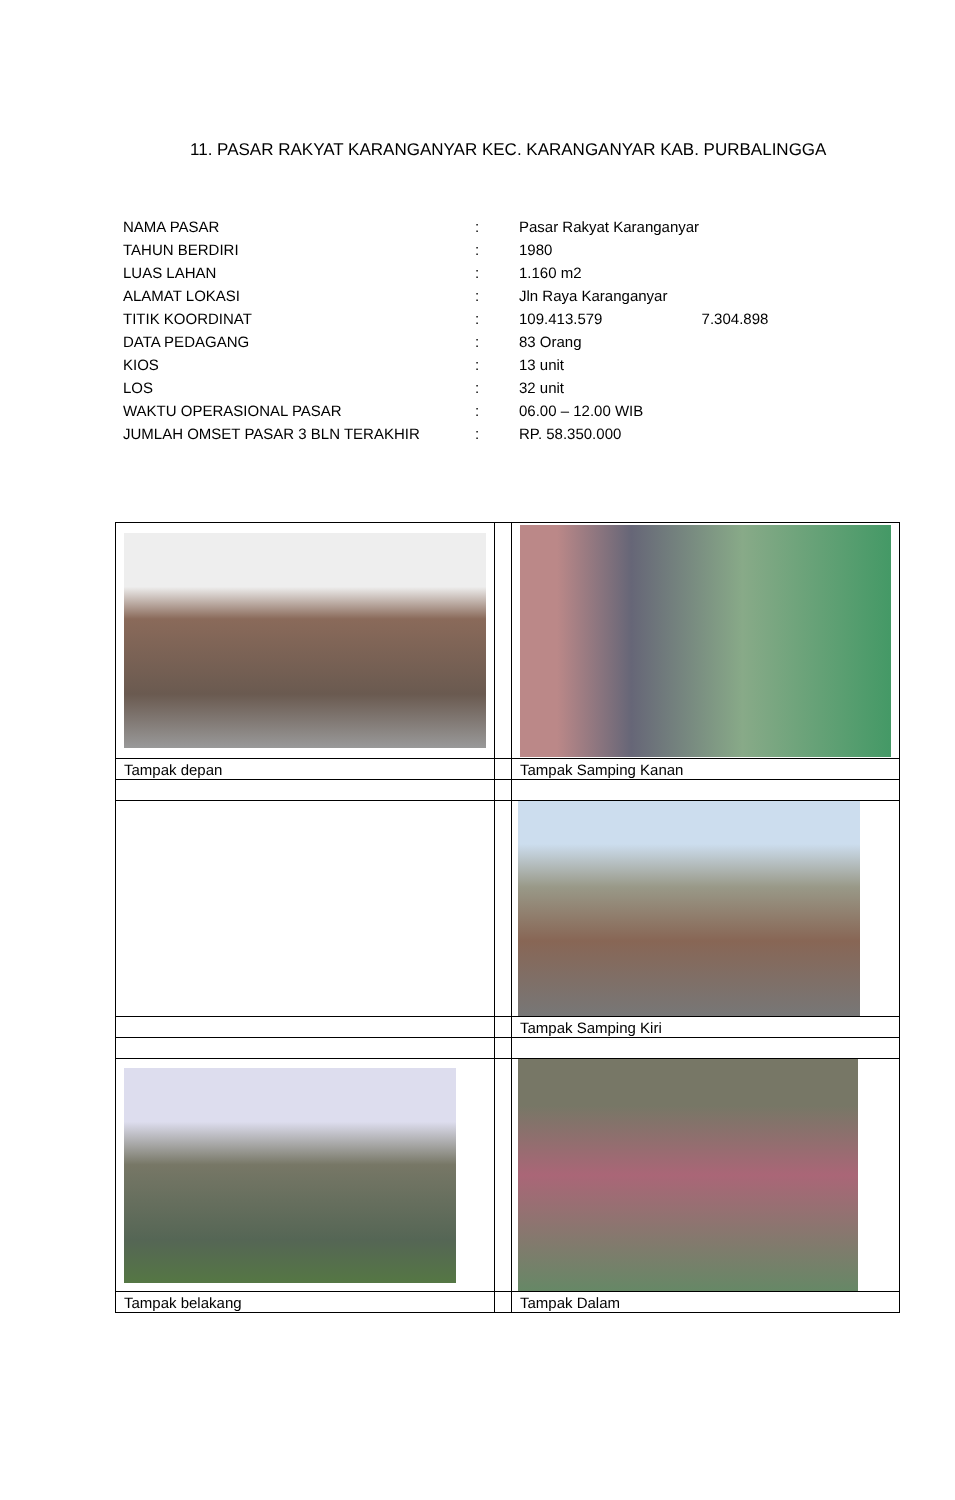11. PASAR RAKYAT KARANGANYAR KEC. KARANGANYAR KAB. PURBALINGGA
| NAMA PASAR | : | Pasar Rakyat Karanganyar |
| TAHUN BERDIRI | : | 1980 |
| LUAS LAHAN | : | 1.160 m2 |
| ALAMAT LOKASI | : | Jln Raya Karanganyar |
| TITIK KOORDINAT | : | 109.413.579 7.304.898 |
| DATA PEDAGANG | : | 83 Orang |
| KIOS | : | 13 unit |
| LOS | : | 32 unit |
| WAKTU OPERASIONAL PASAR | : | 06.00 – 12.00 WIB |
| JUMLAH OMSET PASAR 3 BLN TERAKHIR | : | RP. 58.350.000 |
| Tampak depan | | Tampak Samping Kanan |
| | | Tampak Samping Kiri |
| Tampak belakang | | Tampak Dalam |